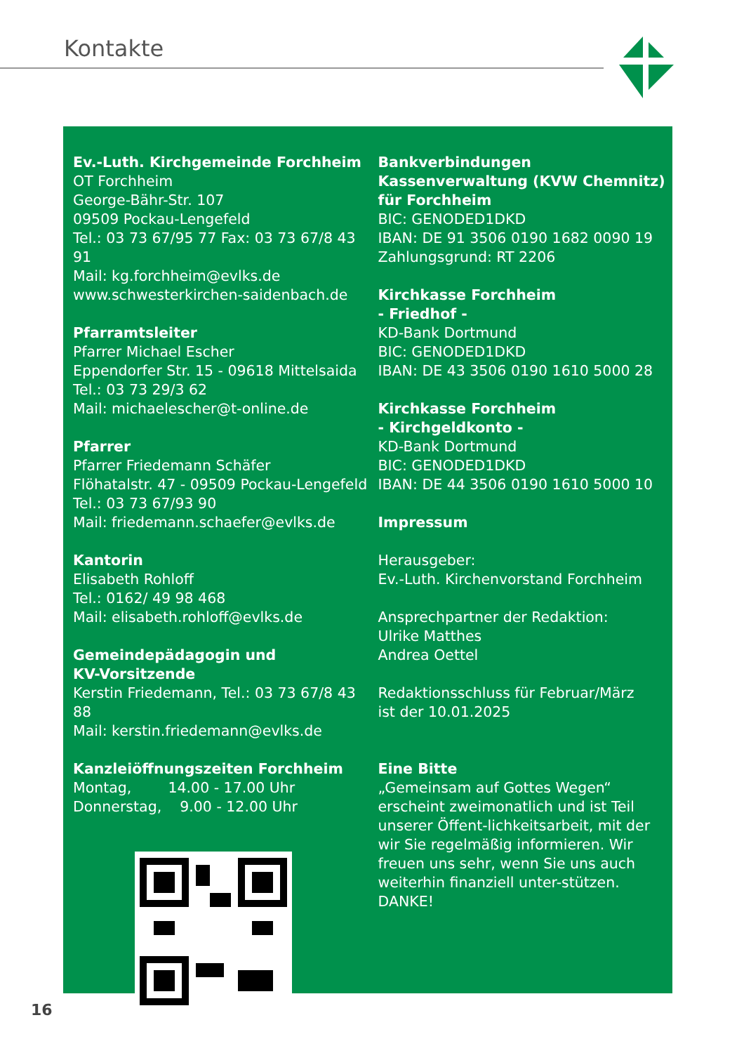Kontakte
Ev.-Luth. Kirchgemeinde Forchheim
OT Forchheim
George-Bähr-Str. 107
09509 Pockau-Lengefeld
Tel.: 03 73 67/95 77 Fax: 03 73 67/8 43 91
Mail: kg.forchheim@evlks.de
www.schwesterkirchen-saidenbach.de
Pfarramtsleiter
Pfarrer Michael Escher
Eppendorfer Str. 15 - 09618 Mittelsaida
Tel.: 03 73 29/3 62
Mail: michaelescher@t-online.de
Pfarrer
Pfarrer Friedemann Schäfer
Flöhatalstr. 47 - 09509 Pockau-Lengefeld
Tel.: 03 73 67/93 90
Mail: friedemann.schaefer@evlks.de
Kantorin
Elisabeth Rohloff
Tel.: 0162/ 49 98 468
Mail: elisabeth.rohloff@evlks.de
Gemeindepädagogin und
KV-Vorsitzende
Kerstin Friedemann, Tel.: 03 73 67/8 43 88
Mail: kerstin.friedemann@evlks.de
Kanzleiöffnungszeiten Forchheim
Montag, 14.00 - 17.00 Uhr
Donnerstag, 9.00 - 12.00 Uhr
Bankverbindungen
Kassenverwaltung (KVW Chemnitz)
für Forchheim
BIC: GENODED1DKD
IBAN: DE 91 3506 0190 1682 0090 19
Zahlungsgrund: RT 2206
Kirchkasse Forchheim
- Friedhof -
KD-Bank Dortmund
BIC: GENODED1DKD
IBAN: DE 43 3506 0190 1610 5000 28
Kirchkasse Forchheim
- Kirchgeldkonto -
KD-Bank Dortmund
BIC: GENODED1DKD
IBAN: DE 44 3506 0190 1610 5000 10
Impressum
Herausgeber:
Ev.-Luth. Kirchenvorstand Forchheim
Ansprechpartner der Redaktion:
Ulrike Matthes
Andrea Oettel
Redaktionsschluss für Februar/März
ist der 10.01.2025
Eine Bitte
„Gemeinsam auf Gottes Wegen“ erscheint zweimonatlich und ist Teil unserer Öffent-lichkeitsarbeit, mit der wir Sie regelmäßig informieren. Wir freuen uns sehr, wenn Sie uns auch weiterhin finanziell unter-stützen. DANKE!
16